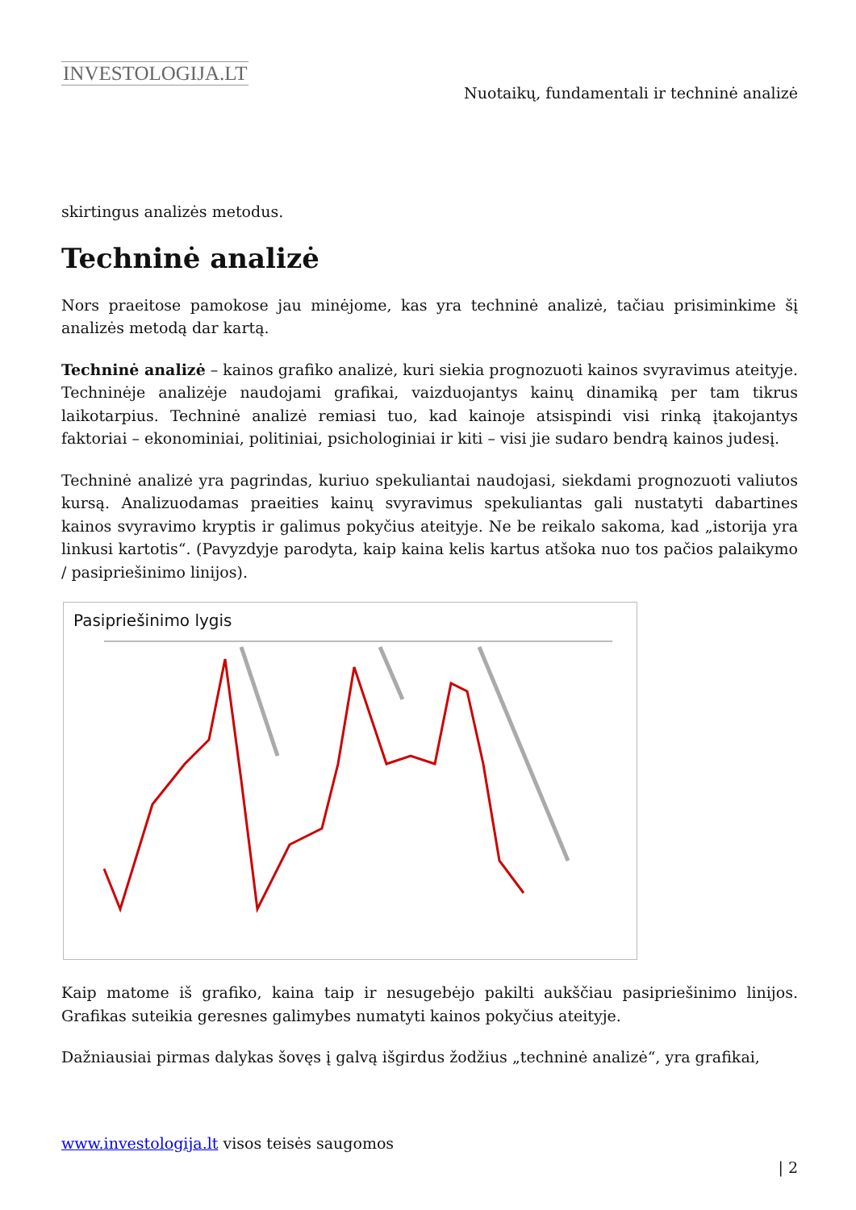INVESTOLOGIJA.LT
Nuotaikų, fundamentali ir techninė analizė
skirtingus analizės metodus.
Techninė analizė
Nors praeitose pamokose jau minėjome, kas yra techninė analizė, tačiau prisiminkime šį analizės metodą dar kartą.
Techninė analizė – kainos grafiko analizė, kuri siekia prognozuoti kainos svyravimus ateityje. Techninėje analizėje naudojami grafikai, vaizduojantys kainų dinamiką per tam tikrus laikotarpius. Techninė analizė remiasi tuo, kad kainoje atsispindi visi rinką įtakojantys faktoriai – ekonominiai, politiniai, psichologiniai ir kiti – visi jie sudaro bendrą kainos judesį.
Techninė analizė yra pagrindas, kuriuo spekuliantai naudojasi, siekdami prognozuoti valiutos kursą. Analizuodamas praeities kainų svyravimus spekuliantas gali nustatyti dabartines kainos svyravimo kryptis ir galimus pokyčius ateityje. Ne be reikalo sakoma, kad „istorija yra linkusi kartotis“. (Pavyzdyje parodyta, kaip kaina kelis kartus atšoka nuo tos pačios palaikymo / pasipriešinimo linijos).
Pasipriešinimo lygis
Kaip matome iš grafiko, kaina taip ir nesugebėjo pakilti aukščiau pasipriešinimo linijos. Grafikas suteikia geresnes galimybes numatyti kainos pokyčius ateityje.
Dažniausiai pirmas dalykas šovęs į galvą išgirdus žodžius „techninė analizė“, yra grafikai,
www.investologija.lt visos teisės saugomos
| 2